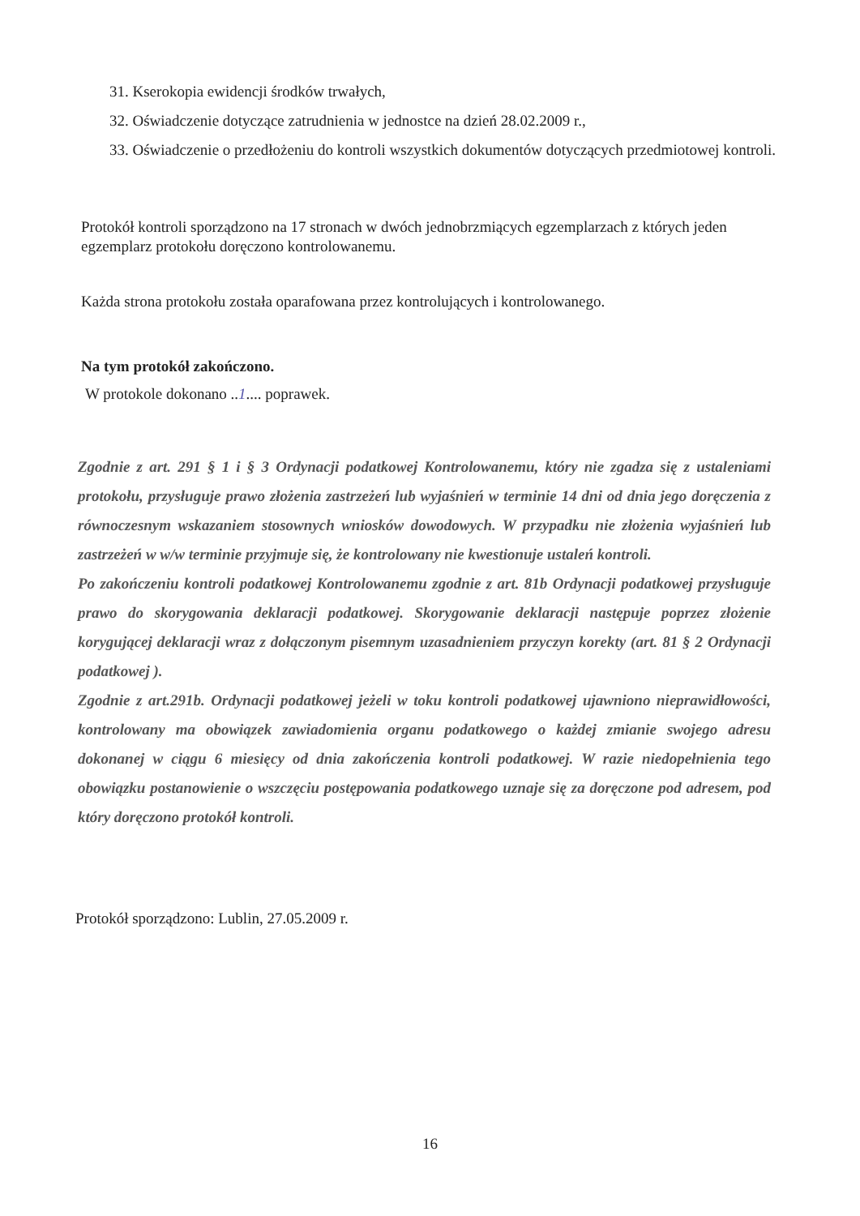31. Kserokopia ewidencji środków trwałych,
32. Oświadczenie dotyczące zatrudnienia w jednostce na dzień 28.02.2009 r.,
33. Oświadczenie o przedłożeniu do kontroli wszystkich dokumentów dotyczących przedmiotowej kontroli.
Protokół kontroli sporządzono na 17 stronach w dwóch jednobrzmiących egzemplarzach z których jeden egzemplarz protokołu doręczono kontrolowanemu.
Każda strona protokołu została oparafowana przez kontrolujących i kontrolowanego.
Na tym protokół zakończono.
W protokole dokonano ..1.... poprawek.
Zgodnie z art. 291 § 1 i § 3 Ordynacji podatkowej Kontrolowanemu, który nie zgadza się z ustaleniami protokołu, przysługuje prawo złożenia zastrzeżeń lub wyjaśnień w terminie 14 dni od dnia jego doręczenia z równoczesnym wskazaniem stosownych wniosków dowodowych. W przypadku nie złożenia wyjaśnień lub zastrzeżeń w w/w terminie przyjmuje się, że kontrolowany nie kwestionuje ustaleń kontroli.
Po zakończeniu kontroli podatkowej Kontrolowanemu zgodnie z art. 81b Ordynacji podatkowej przysługuje prawo do skorygowania deklaracji podatkowej. Skorygowanie deklaracji następuje poprzez złożenie korygującej deklaracji wraz z dołączonym pisemnym uzasadnieniem przyczyn korekty (art. 81 § 2 Ordynacji podatkowej ).
Zgodnie z art.291b. Ordynacji podatkowej jeżeli w toku kontroli podatkowej ujawniono nieprawidłowości, kontrolowany ma obowiązek zawiadomienia organu podatkowego o każdej zmianie swojego adresu dokonanej w ciągu 6 miesięcy od dnia zakończenia kontroli podatkowej. W razie niedopełnienia tego obowiązku postanowienie o wszczęciu postępowania podatkowego uznaje się za doręczone pod adresem, pod który doręczono protokół kontroli.
Protokół sporządzono: Lublin, 27.05.2009 r.
16